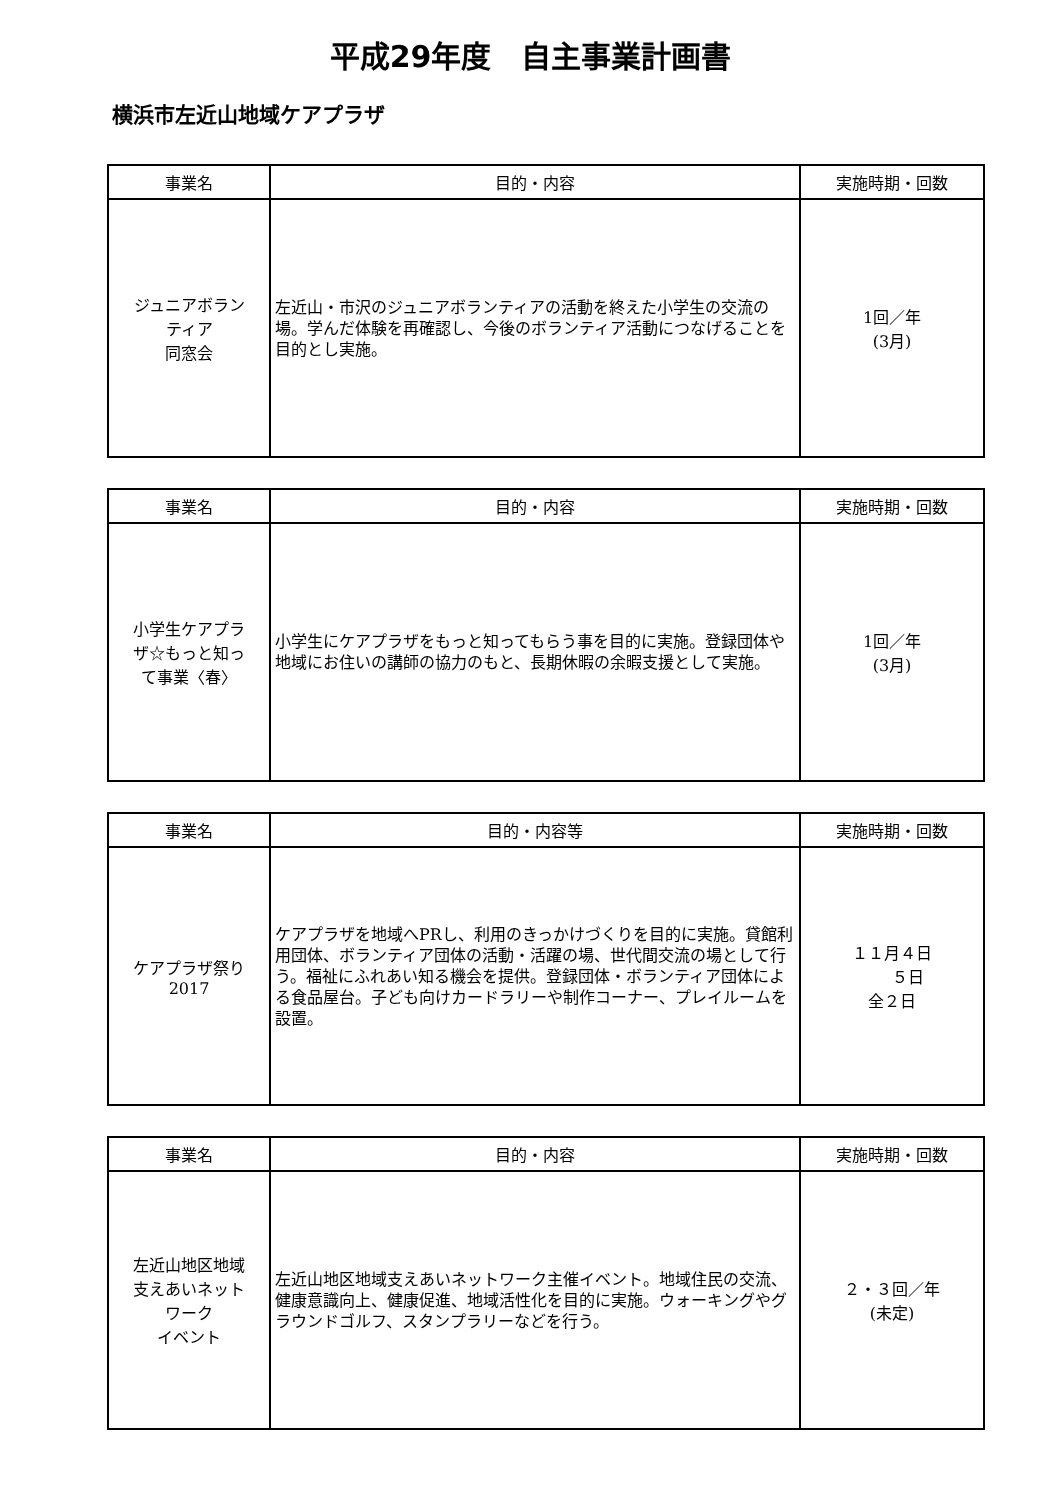平成29年度　自主事業計画書
横浜市左近山地域ケアプラザ
| 事業名 | 目的・内容 | 実施時期・回数 |
| --- | --- | --- |
| ジュニアボラン ティア 同窓会 | 左近山・市沢のジュニアボランティアの活動を終えた小学生の交流の場。学んだ体験を再確認し、今後のボランティア活動につなげることを目的とし実施。 | 1回／年 (3月) |
| 事業名 | 目的・内容 | 実施時期・回数 |
| --- | --- | --- |
| 小学生ケアプラ ザ☆もっと知っ て事業〈春〉 | 小学生にケアプラザをもっと知ってもらう事を目的に実施。登録団体や地域にお住いの講師の協力のもと、長期休暇の余暇支援として実施。 | 1回／年 (3月) |
| 事業名 | 目的・内容等 | 実施時期・回数 |
| --- | --- | --- |
| ケアプラザ祭り 2017 | ケアプラザを地域へPRし、利用のきっかけづくりを目的に実施。貸館利用団体、ボランティア団体の活動・活躍の場、世代間交流の場として行う。福祉にふれあい知る機会を提供。登録団体・ボランティア団体による食品屋台。子ども向けカードラリーや制作コーナー、プレイルームを設置。 | １１月４日 ５日 全２日 |
| 事業名 | 目的・内容 | 実施時期・回数 |
| --- | --- | --- |
| 左近山地区地域 支えあいネット ワーク イベント | 左近山地区地域支えあいネットワーク主催イベント。地域住民の交流、健康意識向上、健康促進、地域活性化を目的に実施。ウォーキングやグラウンドゴルフ、スタンプラリーなどを行う。 | ２・３回／年 (未定) |